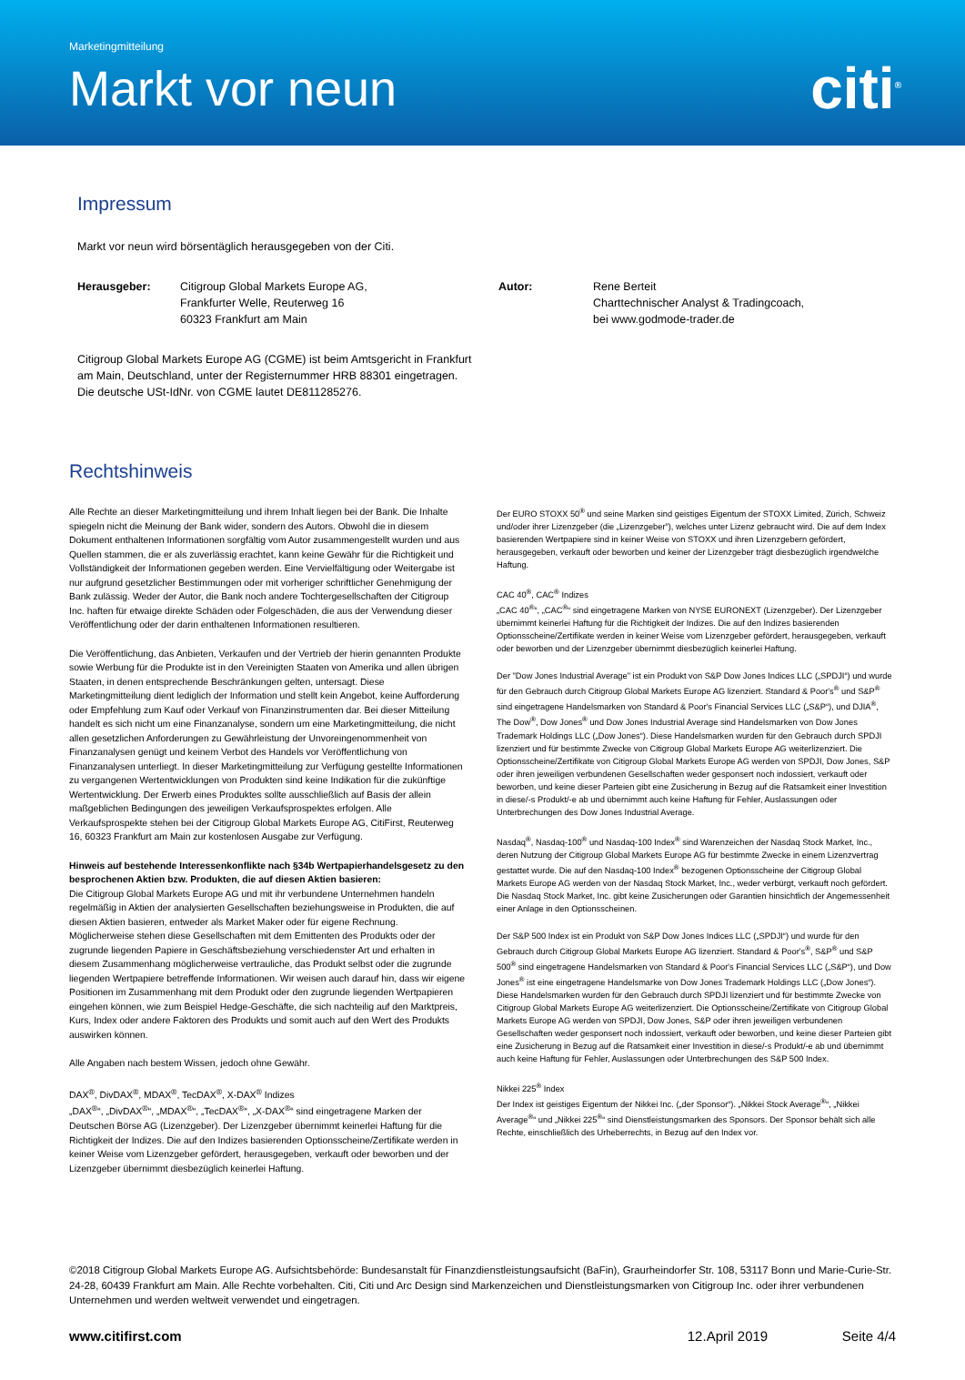Marketingmitteilung
Markt vor neun
citi<sup>®</sup>
Impressum
Markt vor neun wird börsentäglich herausgegeben von der Citi.
Herausgeber: Citigroup Global Markets Europe AG,
Frankfurter Welle, Reuterweg 16
60323 Frankfurt am Main
Autor: Rene Berteit
Charttechnischer Analyst & Tradingcoach,
bei www.godmode-trader.de
Citigroup Global Markets Europe AG (CGME) ist beim Amtsgericht in Frankfurt
am Main, Deutschland, unter der Registernummer HRB 88301 eingetragen.
Die deutsche USt-IdNr. von CGME lautet DE811285276.
Rechtshinweis
Alle Rechte an dieser Marketingmitteilung und ihrem Inhalt liegen bei der Bank. Die Inhalte spiegeln nicht die Meinung der Bank wider, sondern des Autors. Obwohl die in diesem Dokument enthaltenen Informationen sorgfältig vom Autor zusammengestellt wurden und aus Quellen stammen, die er als zuverlässig erachtet, kann keine Gewähr für die Richtigkeit und Vollständigkeit der Informationen gegeben werden. Eine Vervielfältigung oder Weitergabe ist nur aufgrund gesetzlicher Bestimmungen oder mit vorheriger schriftlicher Genehmigung der Bank zulässig. Weder der Autor, die Bank noch andere Tochtergesellschaften der Citigroup Inc. haften für etwaige direkte Schäden oder Folgeschäden, die aus der Verwendung dieser Veröffentlichung oder der darin enthaltenen Informationen resultieren.
Die Veröffentlichung, das Anbieten, Verkaufen und der Vertrieb der hierin genannten Produkte sowie Werbung für die Produkte ist in den Vereinigten Staaten von Amerika und allen übrigen Staaten, in denen entsprechende Beschränkungen gelten, untersagt. Diese Marketingmitteilung dient lediglich der Information und stellt kein Angebot, keine Aufforderung oder Empfehlung zum Kauf oder Verkauf von Finanzinstrumenten dar. Bei dieser Mitteilung handelt es sich nicht um eine Finanzanalyse, sondern um eine Marketingmitteilung, die nicht allen gesetzlichen Anforderungen zu Gewährleistung der Unvoreingenommenheit von Finanzanalysen genügt und keinem Verbot des Handels vor Veröffentlichung von Finanzanalysen unterliegt. In dieser Marketingmitteilung zur Verfügung gestellte Informationen zu vergangenen Wertentwicklungen von Produkten sind keine Indikation für die zukünftige Wertentwicklung. Der Erwerb eines Produktes sollte ausschließlich auf Basis der allein maßgeblichen Bedingungen des jeweiligen Verkaufsprospektes erfolgen. Alle Verkaufsprospekte stehen bei der Citigroup Global Markets Europe AG, CitiFirst, Reuterweg 16, 60323 Frankfurt am Main zur kostenlosen Ausgabe zur Verfügung.
Hinweis auf bestehende Interessenkonflikte nach §34b Wertpapierhandelsgesetz zu den besprochenen Aktien bzw. Produkten, die auf diesen Aktien basieren:
Die Citigroup Global Markets Europe AG und mit ihr verbundene Unternehmen handeln regelmäßig in Aktien der analysierten Gesellschaften beziehungsweise in Produkten, die auf diesen Aktien basieren, entweder als Market Maker oder für eigene Rechnung. Möglicherweise stehen diese Gesellschaften mit dem Emittenten des Produkts oder der zugrunde liegenden Papiere in Geschäftsbeziehung verschiedenster Art und erhalten in diesem Zusammenhang möglicherweise vertrauliche, das Produkt selbst oder die zugrunde liegenden Wertpapiere betreffende Informationen. Wir weisen auch darauf hin, dass wir eigene Positionen im Zusammenhang mit dem Produkt oder den zugrunde liegenden Wertpapieren eingehen können, wie zum Beispiel Hedge-Geschäfte, die sich nachteilig auf den Marktpreis, Kurs, Index oder andere Faktoren des Produkts und somit auch auf den Wert des Produkts auswirken können.
Alle Angaben nach bestem Wissen, jedoch ohne Gewähr.
DAX<sup>®</sup>, DivDAX<sup>®</sup>, MDAX<sup>®</sup>, TecDAX<sup>®</sup>, X-DAX<sup>®</sup> Indizes
„DAX<sup>®</sup>“, „DivDAX<sup>®</sup>“, „MDAX<sup>®</sup>“, „TecDAX<sup>®</sup>“, „X-DAX<sup>®</sup>“ sind eingetragene Marken der Deutschen Börse AG (Lizenzgeber). Der Lizenzgeber übernimmt keinerlei Haftung für die Richtigkeit der Indizes. Die auf den Indizes basierenden Optionsscheine/Zertifikate werden in keiner Weise vom Lizenzgeber gefördert, herausgegeben, verkauft oder beworben und der Lizenzgeber übernimmt diesbezüglich keinerlei Haftung.
Der EURO STOXX 50<sup>®</sup> und seine Marken sind geistiges Eigentum der STOXX Limited, Zürich, Schweiz und/oder ihrer Lizenzgeber (die „Lizenzgeber”), welches unter Lizenz gebraucht wird. Die auf dem Index basierenden Wertpapiere sind in keiner Weise von STOXX und ihren Lizenzgebern gefördert, herausgegeben, verkauft oder beworben und keiner der Lizenzgeber trägt diesbezüglich irgendwelche Haftung.
CAC 40<sup>®</sup>, CAC<sup>®</sup> Indizes
„CAC 40<sup>®</sup>“, „CAC<sup>®</sup>“ sind eingetragene Marken von NYSE EURONEXT (Lizenzgeber). Der Lizenzgeber übernimmt keinerlei Haftung für die Richtigkeit der Indizes. Die auf den Indizes basierenden Optionsscheine/Zertifikate werden in keiner Weise vom Lizenzgeber gefördert, herausgegeben, verkauft oder beworben und der Lizenzgeber übernimmt diesbezüglich keinerlei Haftung.
Der "Dow Jones Industrial Average" ist ein Produkt von S&P Dow Jones Indices LLC („SPDJI“) und wurde für den Gebrauch durch Citigroup Global Markets Europe AG lizenziert. Standard & Poor's<sup>®</sup> und S&P<sup>®</sup> sind eingetragene Handelsmarken von Standard & Poor's Financial Services LLC („S&P“), und DJIA<sup>®</sup>, The Dow<sup>®</sup>, Dow Jones<sup>®</sup> und Dow Jones Industrial Average sind Handelsmarken von Dow Jones Trademark Holdings LLC („Dow Jones“). Diese Handelsmarken wurden für den Gebrauch durch SPDJI lizenziert und für bestimmte Zwecke von Citigroup Global Markets Europe AG weiterlizenziert. Die Optionsscheine/Zertifikate von Citigroup Global Markets Europe AG werden von SPDJI, Dow Jones, S&P oder ihren jeweiligen verbundenen Gesellschaften weder gesponsert noch indossiert, verkauft oder beworben, und keine dieser Parteien gibt eine Zusicherung in Bezug auf die Ratsamkeit einer Investition in diese/-s Produkt/-e ab und übernimmt auch keine Haftung für Fehler, Auslassungen oder Unterbrechungen des Dow Jones Industrial Average.
Nasdaq<sup>®</sup>, Nasdaq-100<sup>®</sup> und Nasdaq-100 Index<sup>®</sup> sind Warenzeichen der Nasdaq Stock Market, Inc., deren Nutzung der Citigroup Global Markets Europe AG für bestimmte Zwecke in einem Lizenzvertrag gestattet wurde. Die auf den Nasdaq-100 Index<sup>®</sup> bezogenen Optionsscheine der Citigroup Global Markets Europe AG werden von der Nasdaq Stock Market, Inc., weder verbürgt, verkauft noch gefördert. Die Nasdaq Stock Market, Inc. gibt keine Zusicherungen oder Garantien hinsichtlich der Angemessenheit einer Anlage in den Optionsscheinen.
Der S&P 500 Index ist ein Produkt von S&P Dow Jones Indices LLC („SPDJI“) und wurde für den Gebrauch durch Citigroup Global Markets Europe AG lizenziert. Standard & Poor's<sup>®</sup>, S&P<sup>®</sup> und S&P 500<sup>®</sup> sind eingetragene Handelsmarken von Standard & Poor's Financial Services LLC („S&P“), und Dow Jones<sup>®</sup> ist eine eingetragene Handelsmarke von Dow Jones Trademark Holdings LLC („Dow Jones“). Diese Handelsmarken wurden für den Gebrauch durch SPDJI lizenziert und für bestimmte Zwecke von Citigroup Global Markets Europe AG weiterlizenziert. Die Optionsscheine/Zertifikate von Citigroup Global Markets Europe AG werden von SPDJI, Dow Jones, S&P oder ihren jeweiligen verbundenen Gesellschaften weder gesponsert noch indossiert, verkauft oder beworben, und keine dieser Parteien gibt eine Zusicherung in Bezug auf die Ratsamkeit einer Investition in diese/-s Produkt/-e ab und übernimmt auch keine Haftung für Fehler, Auslassungen oder Unterbrechungen des S&P 500 Index.
Nikkei 225<sup>®</sup> Index
Der Index ist geistiges Eigentum der Nikkei Inc. („der Sponsor“). „Nikkei Stock Average<sup>®</sup>“, „Nikkei Average<sup>®</sup>“ und „Nikkei 225<sup>®</sup>“ sind Dienstleistungsmarken des Sponsors. Der Sponsor behält sich alle Rechte, einschließlich des Urheberrechts, in Bezug auf den Index vor.
©2018 Citigroup Global Markets Europe AG. Aufsichtsbehörde: Bundesanstalt für Finanzdienstleistungsaufsicht (BaFin), Graurheindorfer Str. 108, 53117 Bonn und Marie-Curie-Str. 24-28, 60439 Frankfurt am Main. Alle Rechte vorbehalten. Citi, Citi und Arc Design sind Markenzeichen und Dienstleistungsmarken von Citigroup Inc. oder ihrer verbundenen Unternehmen und werden weltweit verwendet und eingetragen.
www.citifirst.com 12.April 2019 Seite 4/4